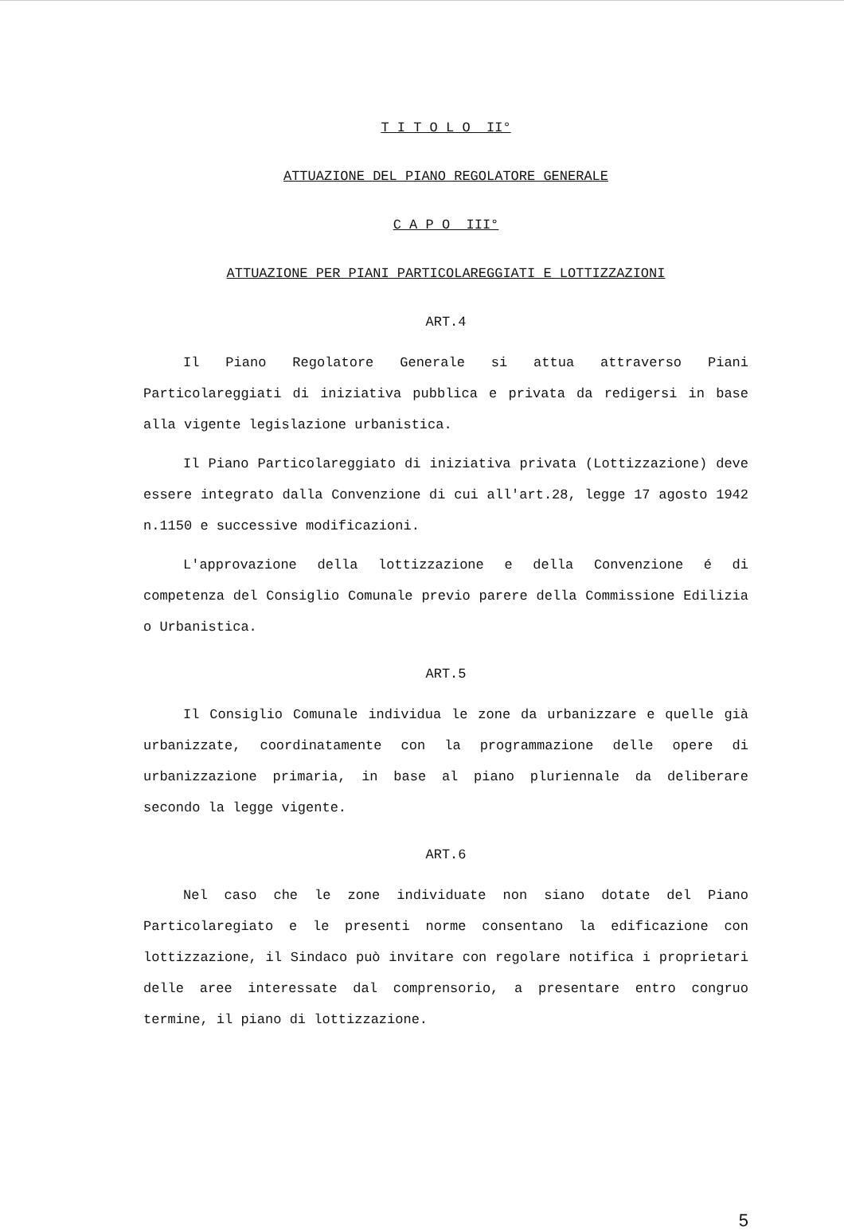T I T O L O II°
ATTUAZIONE DEL PIANO REGOLATORE GENERALE
C A P O III°
ATTUAZIONE PER PIANI PARTICOLAREGGIATI E LOTTIZZAZIONI
ART.4
Il Piano Regolatore Generale si attua attraverso Piani Particolareggiati di iniziativa pubblica e privata da redigersi in base alla vigente legislazione urbanistica.
Il Piano Particolareggiato di iniziativa privata (Lottizzazione) deve essere integrato dalla Convenzione di cui all'art.28, legge 17 agosto 1942 n.1150 e successive modificazioni.
L'approvazione della lottizzazione e della Convenzione é di competenza del Consiglio Comunale previo parere della Commissione Edilizia o Urbanistica.
ART.5
Il Consiglio Comunale individua le zone da urbanizzare e quelle già urbanizzate, coordinatamente con la programmazione delle opere di urbanizzazione primaria, in base al piano pluriennale da deliberare secondo la legge vigente.
ART.6
Nel caso che le zone individuate non siano dotate del Piano Particolaregiato e le presenti norme consentano la edificazione con lottizzazione, il Sindaco può invitare con regolare notifica i proprietari delle aree interessate dal comprensorio, a presentare entro congruo termine, il piano di lottizzazione.
5